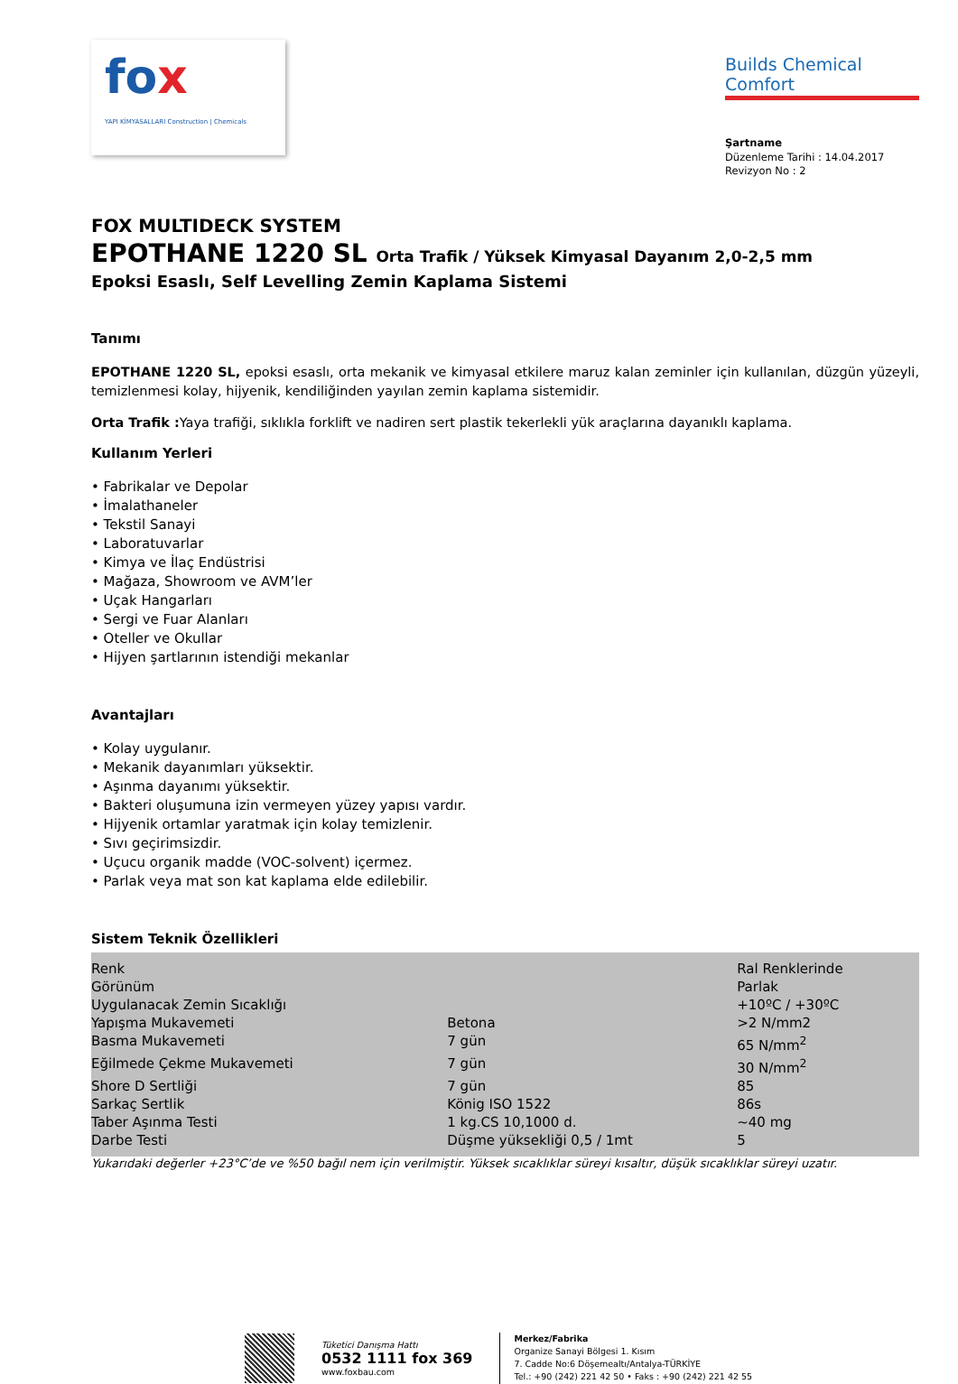fox
YAPI KİMYASALLARI Construction | Chemicals
Builds Chemical Comfort
Şartname
Düzenleme Tarihi : 14.04.2017
Revizyon No : 2
FOX MULTIDECK SYSTEM
EPOTHANE 1220 SL Orta Trafik / Yüksek Kimyasal Dayanım 2,0-2,5 mm
Epoksi Esaslı, Self Levelling Zemin Kaplama Sistemi
Tanımı
EPOTHANE 1220 SL, epoksi esaslı, orta mekanik ve kimyasal etkilere maruz kalan zeminler için kullanılan, düzgün yüzeyli, temizlenmesi kolay, hijyenik, kendiliğinden yayılan zemin kaplama sistemidir.
Orta Trafik : Yaya trafiği, sıklıkla forklift ve nadiren sert plastik tekerlekli yük araçlarına dayanıklı kaplama.
Kullanım Yerleri
• Fabrikalar ve Depolar
• İmalathaneler
• Tekstil Sanayi
• Laboratuvarlar
• Kimya ve İlaç Endüstrisi
• Mağaza, Showroom ve AVM’ler
• Uçak Hangarları
• Sergi ve Fuar Alanları
• Oteller ve Okullar
• Hijyen şartlarının istendiği mekanlar
Avantajları
• Kolay uygulanır.
• Mekanik dayanımları yüksektir.
• Aşınma dayanımı yüksektir.
• Bakteri oluşumuna izin vermeyen yüzey yapısı vardır.
• Hijyenik ortamlar yaratmak için kolay temizlenir.
• Sıvı geçirimsizdir.
• Uçucu organik madde (VOC-solvent) içermez.
• Parlak veya mat son kat kaplama elde edilebilir.
Sistem Teknik Özellikleri
| Renk | | Ral Renklerinde |
| Görünüm | | Parlak |
| Uygulanacak Zemin Sıcaklığı | | +10ºC / +30ºC |
| Yapışma Mukavemeti | Betona | >2 N/mm2 |
| Basma Mukavemeti | 7 gün | 65 N/mm<sup>2</sup> |
| Eğilmede Çekme Mukavemeti | 7 gün | 30 N/mm<sup>2</sup> |
| Shore D Sertliği | 7 gün | 85 |
| Sarkaç Sertlik | König ISO 1522 | 86s |
| Taber Aşınma Testi | 1 kg.CS 10,1000 d. | ~40 mg |
| Darbe Testi | Düşme yüksekliği 0,5 / 1mt | 5 |
Yukarıdaki değerler +23°C’de ve %50 bağıl nem için verilmiştir. Yüksek sıcaklıklar süreyi kısaltır, düşük sıcaklıklar süreyi uzatır.
Tüketici Danışma Hattı
0532 1111 fox 369
www.foxbau.com
Merkez/Fabrika
Organize Sanayi Bölgesi 1. Kısım
7. Cadde No:6 Döşemealtı/Antalya-TÜRKİYE
Tel.: +90 (242) 221 42 50 • Faks : +90 (242) 221 42 55